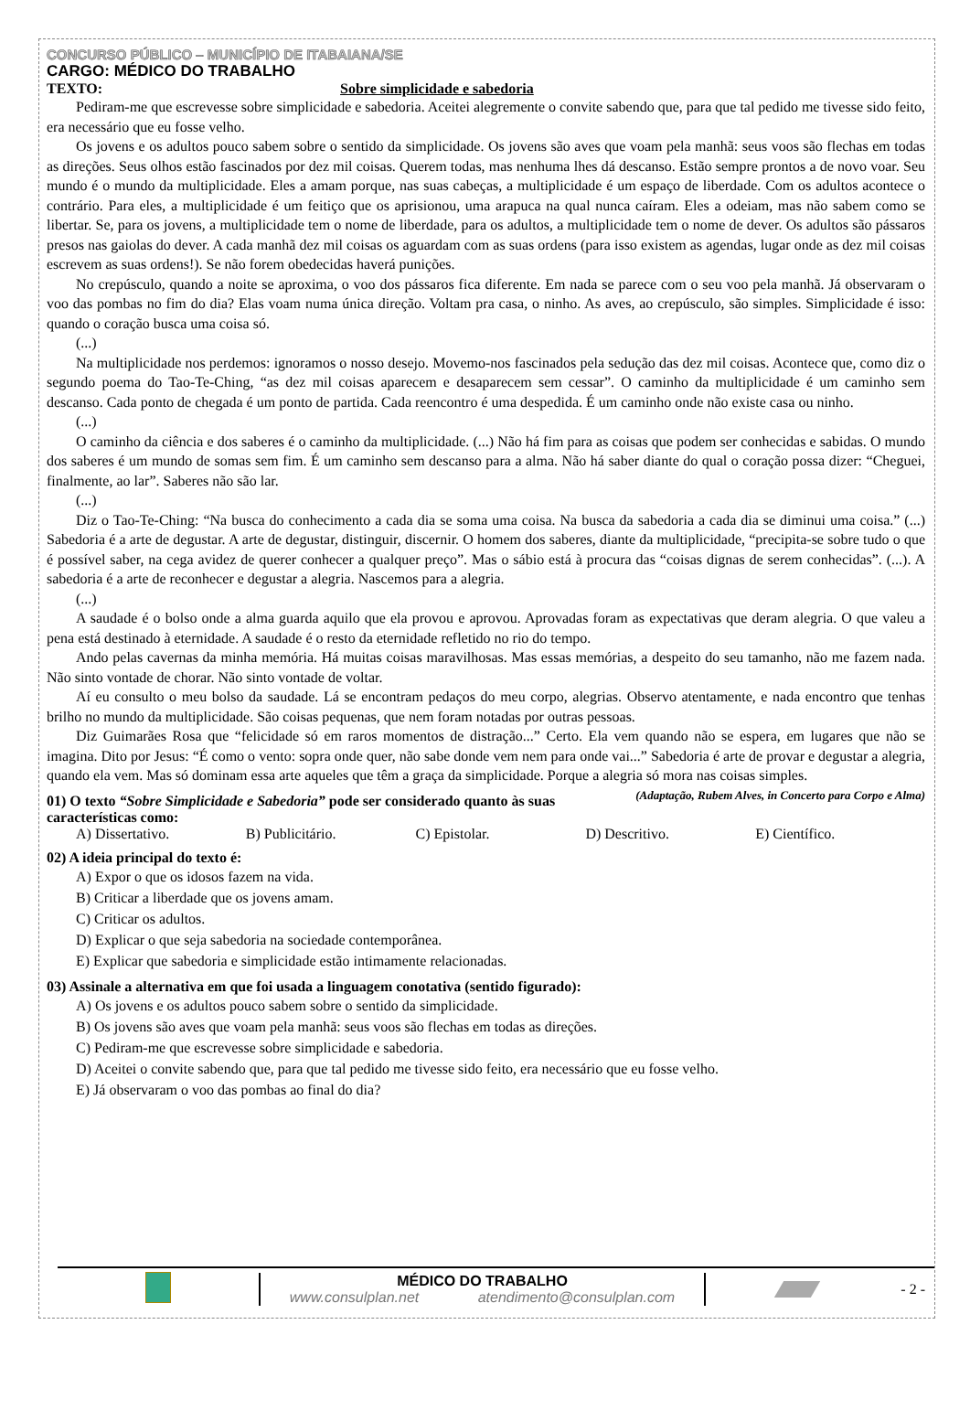CONCURSO PÚBLICO – MUNICÍPIO DE ITABAIANA/SE
CARGO: MÉDICO DO TRABALHO
TEXTO: Sobre simplicidade e sabedoria
Pediram-me que escrevesse sobre simplicidade e sabedoria. Aceitei alegremente o convite sabendo que, para que tal pedido me tivesse sido feito, era necessário que eu fosse velho.
Os jovens e os adultos pouco sabem sobre o sentido da simplicidade. Os jovens são aves que voam pela manhã: seus voos são flechas em todas as direções. Seus olhos estão fascinados por dez mil coisas. Querem todas, mas nenhuma lhes dá descanso. Estão sempre prontos a de novo voar. Seu mundo é o mundo da multiplicidade. Eles a amam porque, nas suas cabeças, a multiplicidade é um espaço de liberdade. Com os adultos acontece o contrário. Para eles, a multiplicidade é um feitiço que os aprisionou, uma arapuca na qual nunca caíram. Eles a odeiam, mas não sabem como se libertar. Se, para os jovens, a multiplicidade tem o nome de liberdade, para os adultos, a multiplicidade tem o nome de dever. Os adultos são pássaros presos nas gaiolas do dever. A cada manhã dez mil coisas os aguardam com as suas ordens (para isso existem as agendas, lugar onde as dez mil coisas escrevem as suas ordens!). Se não forem obedecidas haverá punições.
No crepúsculo, quando a noite se aproxima, o voo dos pássaros fica diferente. Em nada se parece com o seu voo pela manhã. Já observaram o voo das pombas no fim do dia? Elas voam numa única direção. Voltam pra casa, o ninho. As aves, ao crepúsculo, são simples. Simplicidade é isso: quando o coração busca uma coisa só.
(...)
Na multiplicidade nos perdemos: ignoramos o nosso desejo. Movemo-nos fascinados pela sedução das dez mil coisas. Acontece que, como diz o segundo poema do Tao-Te-Ching, “as dez mil coisas aparecem e desaparecem sem cessar”. O caminho da multiplicidade é um caminho sem descanso. Cada ponto de chegada é um ponto de partida. Cada reencontro é uma despedida. É um caminho onde não existe casa ou ninho.
(...)
O caminho da ciência e dos saberes é o caminho da multiplicidade. (...) Não há fim para as coisas que podem ser conhecidas e sabidas. O mundo dos saberes é um mundo de somas sem fim. É um caminho sem descanso para a alma. Não há saber diante do qual o coração possa dizer: “Cheguei, finalmente, ao lar”. Saberes não são lar.
(...)
Diz o Tao-Te-Ching: “Na busca do conhecimento a cada dia se soma uma coisa. Na busca da sabedoria a cada dia se diminui uma coisa.” (...) Sabedoria é a arte de degustar. A arte de degustar, distinguir, discernir. O homem dos saberes, diante da multiplicidade, “precipita-se sobre tudo o que é possível saber, na cega avidez de querer conhecer a qualquer preço”. Mas o sábio está à procura das “coisas dignas de serem conhecidas”. (...). A sabedoria é a arte de reconhecer e degustar a alegria. Nascemos para a alegria.
(...)
A saudade é o bolso onde a alma guarda aquilo que ela provou e aprovou. Aprovadas foram as expectativas que deram alegria. O que valeu a pena está destinado à eternidade. A saudade é o resto da eternidade refletido no rio do tempo.
Ando pelas cavernas da minha memória. Há muitas coisas maravilhosas. Mas essas memórias, a despeito do seu tamanho, não me fazem nada. Não sinto vontade de chorar. Não sinto vontade de voltar.
Aí eu consulto o meu bolso da saudade. Lá se encontram pedaços do meu corpo, alegrias. Observo atentamente, e nada encontro que tenhas brilho no mundo da multiplicidade. São coisas pequenas, que nem foram notadas por outras pessoas.
Diz Guimarães Rosa que “felicidade só em raros momentos de distração...” Certo. Ela vem quando não se espera, em lugares que não se imagina. Dito por Jesus: “É como o vento: sopra onde quer, não sabe donde vem nem para onde vai...” Sabedoria é arte de provar e degustar a alegria, quando ela vem. Mas só dominam essa arte aqueles que têm a graça da simplicidade. Porque a alegria só mora nas coisas simples. (Adaptação, Rubem Alves, in Concerto para Corpo e Alma)
01) O texto “Sobre Simplicidade e Sabedoria” pode ser considerado quanto às suas características como:
A) Dissertativo. B) Publicitário. C) Epistolar. D) Descritivo. E) Científico.
02) A ideia principal do texto é:
A) Expor o que os idosos fazem na vida.
B) Criticar a liberdade que os jovens amam.
C) Criticar os adultos.
D) Explicar o que seja sabedoria na sociedade contemporânea.
E) Explicar que sabedoria e simplicidade estão intimamente relacionadas.
03) Assinale a alternativa em que foi usada a linguagem conotativa (sentido figurado):
A) Os jovens e os adultos pouco sabem sobre o sentido da simplicidade.
B) Os jovens são aves que voam pela manhã: seus voos são flechas em todas as direções.
C) Pediram-me que escrevesse sobre simplicidade e sabedoria.
D) Aceitei o convite sabendo que, para que tal pedido me tivesse sido feito, era necessário que eu fosse velho.
E) Já observaram o voo das pombas ao final do dia?
MÉDICO DO TRABALHO
www.consulplan.net atendimento@consulplan.com
- 2 -